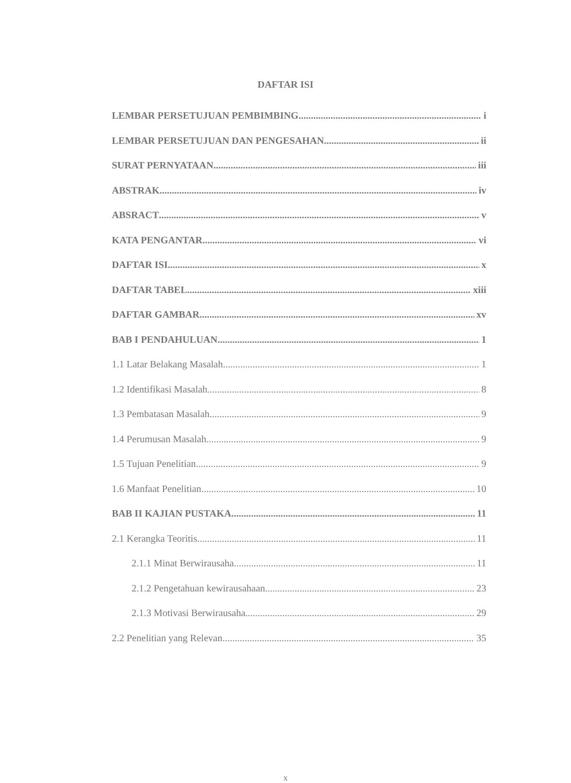DAFTAR ISI
LEMBAR PERSETUJUAN PEMBIMBING i
LEMBAR PERSETUJUAN DAN PENGESAHAN ii
SURAT PERNYATAAN iii
ABSTRAK iv
ABSRACT v
KATA PENGANTAR vi
DAFTAR ISI x
DAFTAR TABEL xiii
DAFTAR GAMBAR xv
BAB I PENDAHULUAN 1
1.1 Latar Belakang Masalah 1
1.2 Identifikasi Masalah 8
1.3 Pembatasan Masalah 9
1.4 Perumusan Masalah 9
1.5 Tujuan Penelitian 9
1.6 Manfaat Penelitian 10
BAB II KAJIAN PUSTAKA 11
2.1 Kerangka Teoritis 11
2.1.1 Minat Berwirausaha 11
2.1.2 Pengetahuan kewirausahaan 23
2.1.3 Motivasi Berwirausaha 29
2.2 Penelitian yang Relevan 35
x